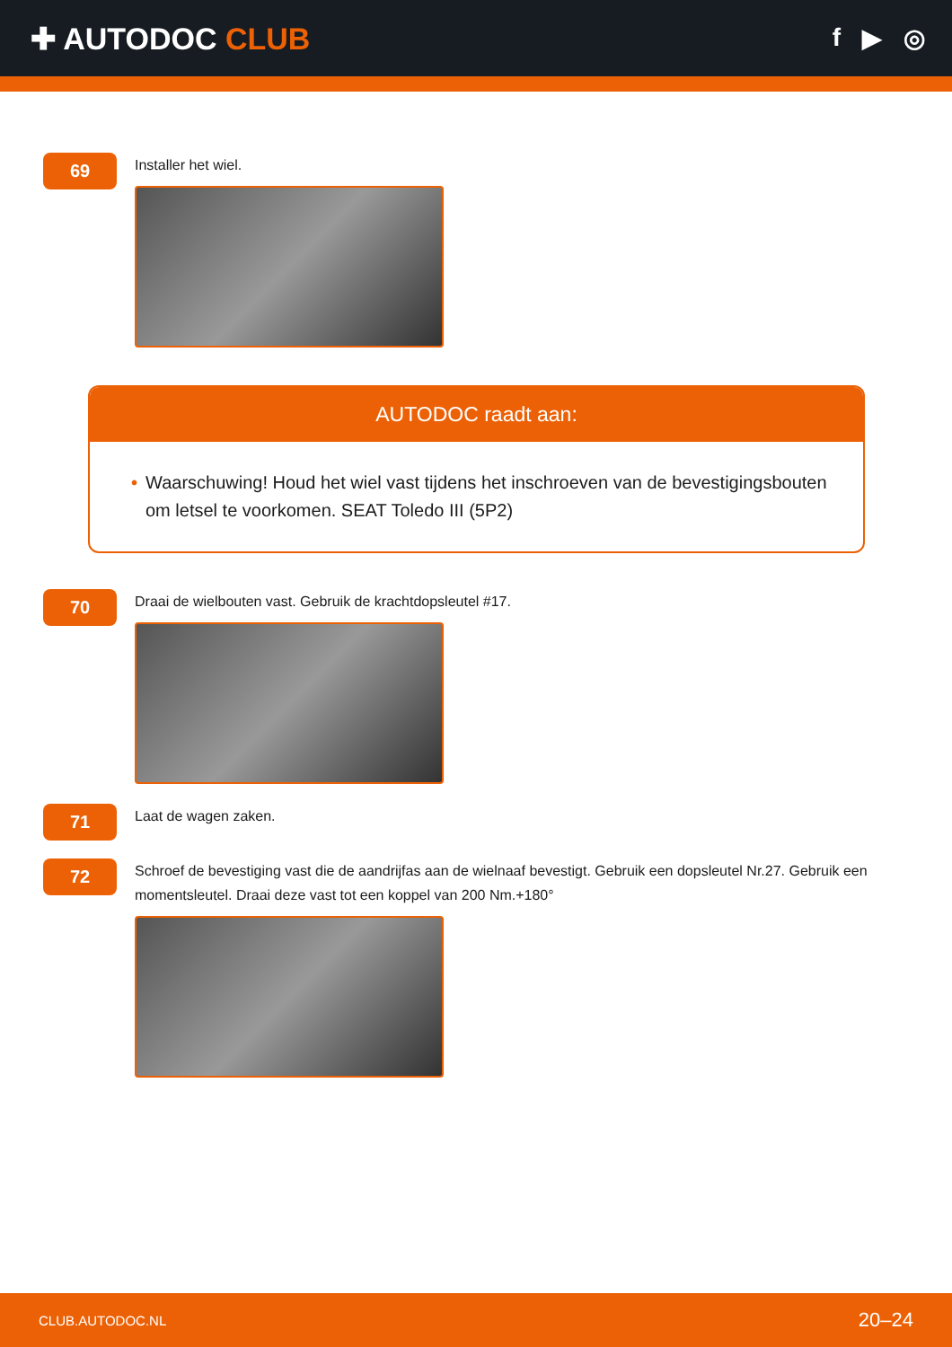✚ AUTODOC CLUB
f ▶ ◎
69
Installer het wiel.
AUTODOC raadt aan:
• Waarschuwing! Houd het wiel vast tijdens het inschroeven van de bevestigingsbouten om letsel te voorkomen. SEAT Toledo III (5P2)
70
Draai de wielbouten vast. Gebruik de krachtdopsleutel #17.
71
Laat de wagen zaken.
72
Schroef de bevestiging vast die de aandrijfas aan de wielnaaf bevestigt. Gebruik een dopsleutel Nr.27. Gebruik een momentsleutel. Draai deze vast tot een koppel van 200 Nm.+180°
CLUB.AUTODOC.NL 20–24